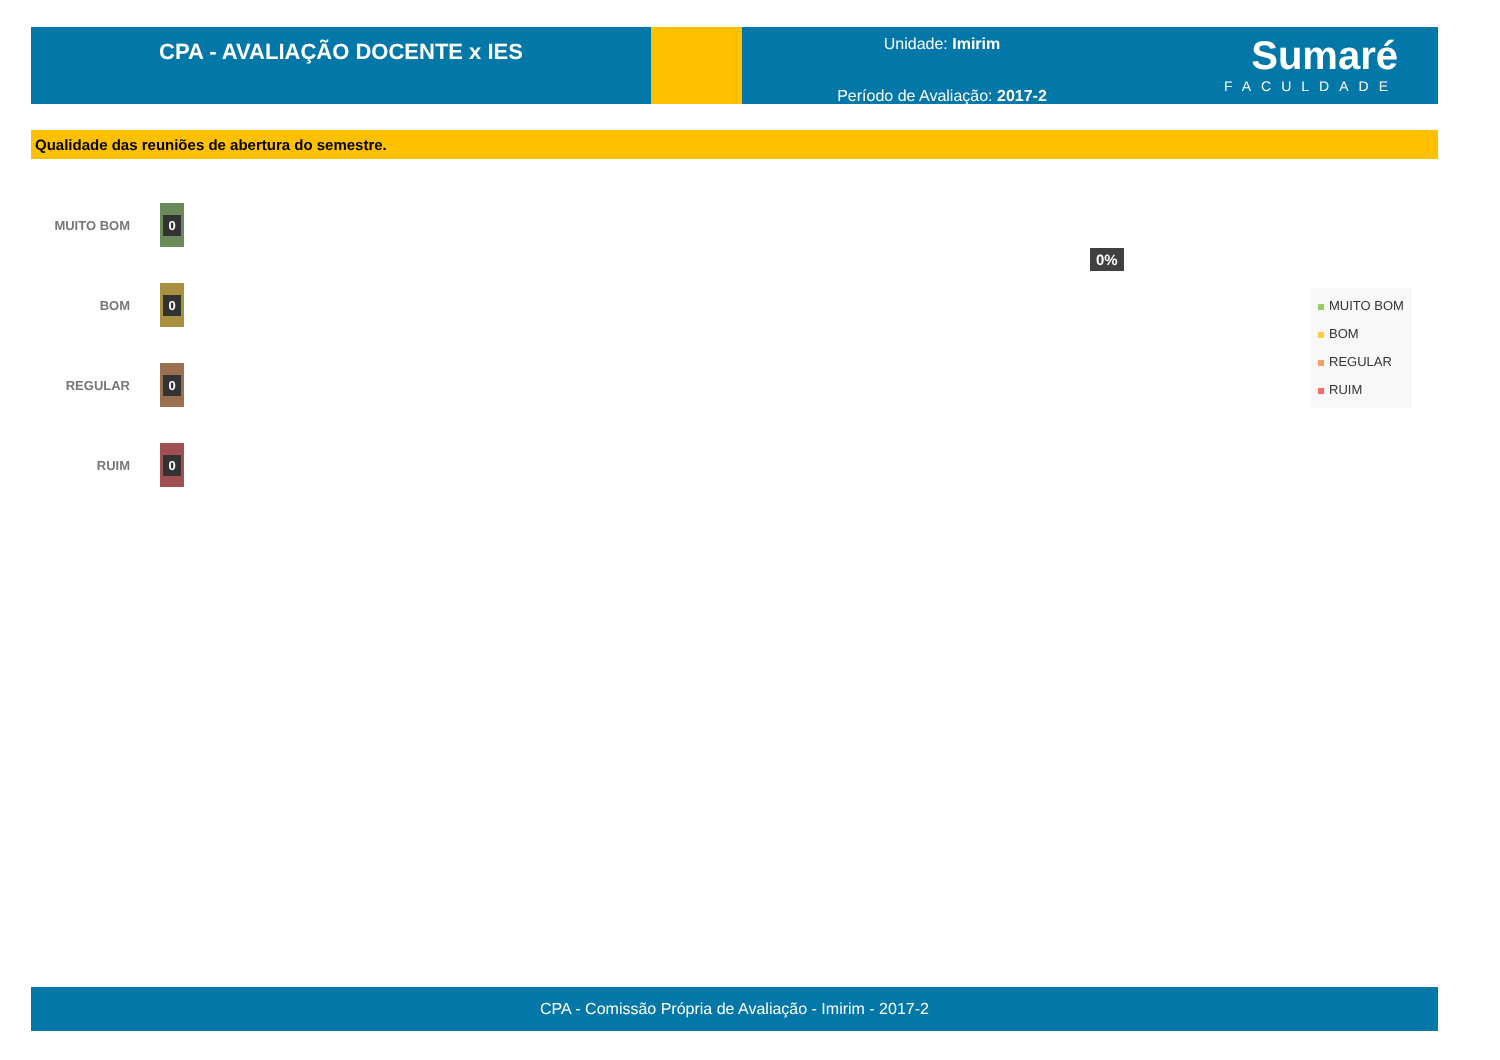CPA - AVALIAÇÃO DOCENTE x IES
Unidade: Imirim
Período de Avaliação: 2017-2
Sumaré
FACULDADE
Qualidade das reuniões de abertura do semestre.
MUITO BOM
0
BOM
0
REGULAR
0
RUIM
0
0%
MUITO BOM
BOM
REGULAR
RUIM
CPA - Comissão Própria de Avaliação - Imirim - 2017-2